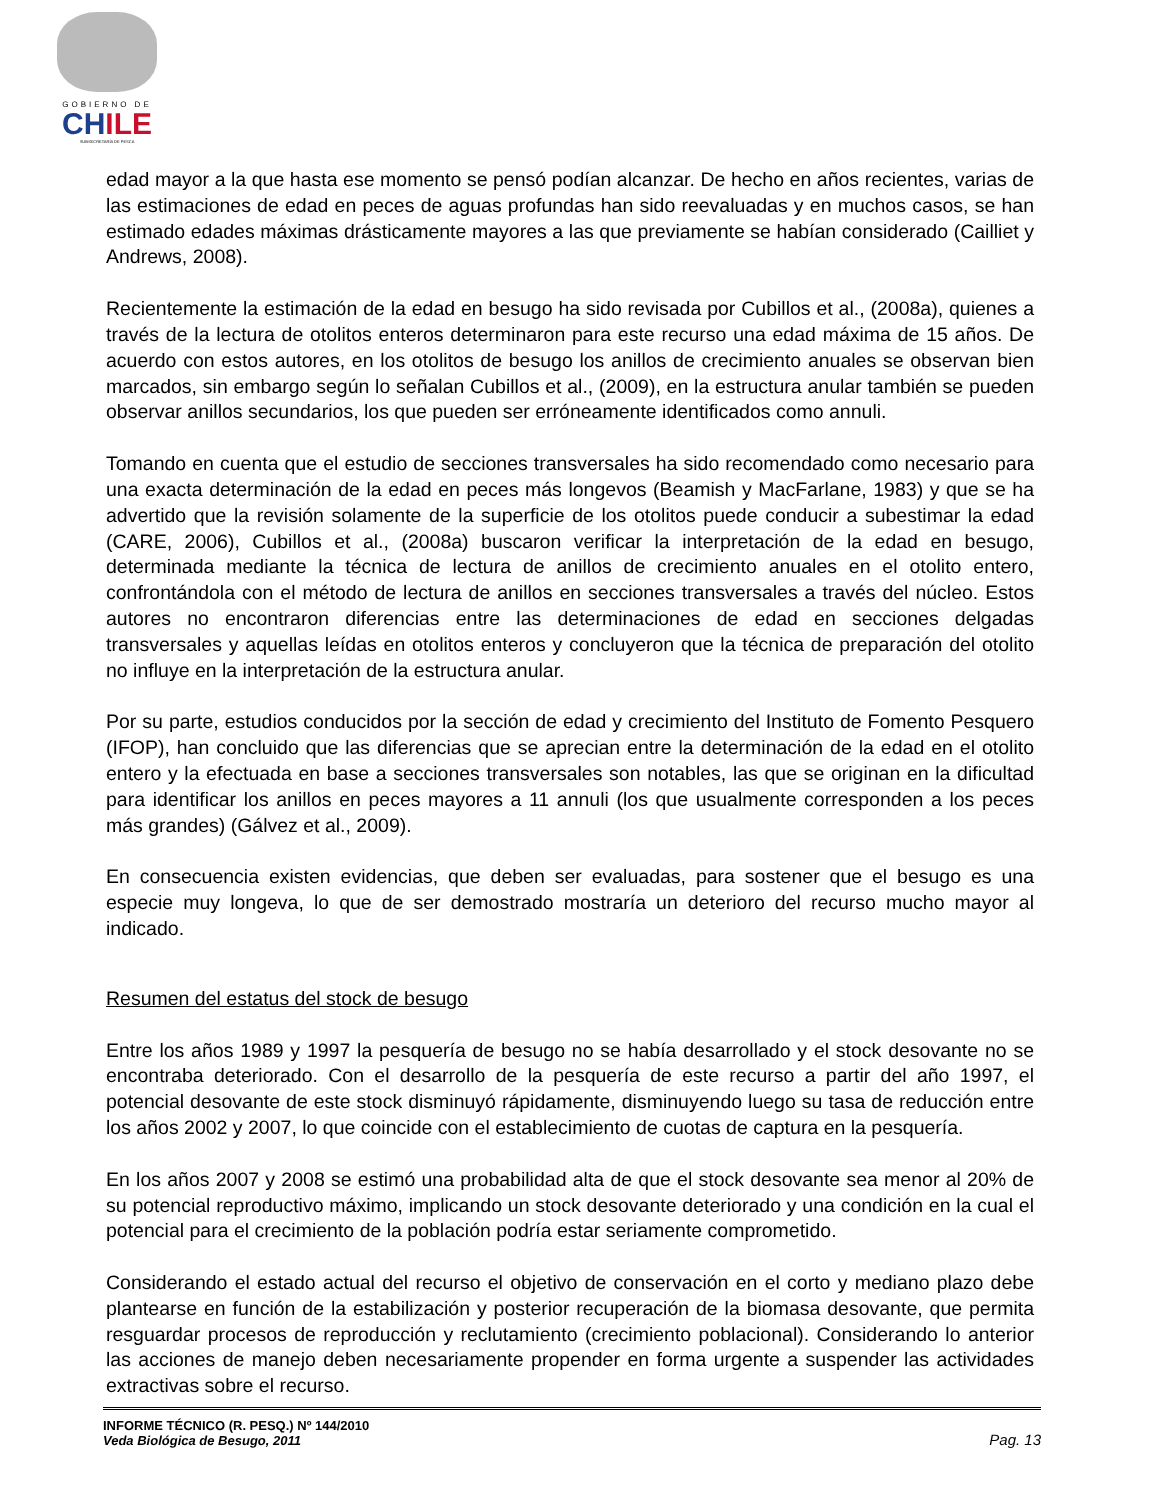GOBIERNO DE
CH ILE
SUBSECRETARÍA DE PESCA
edad mayor a la que hasta ese momento se pensó podían alcanzar. De hecho en años recientes, varias de las estimaciones de edad en peces de aguas profundas han sido reevaluadas y en muchos casos, se han estimado edades máximas drásticamente mayores a las que previamente se habían considerado (Cailliet y Andrews, 2008).
Recientemente la estimación de la edad en besugo ha sido revisada por Cubillos et al., (2008a), quienes a través de la lectura de otolitos enteros determinaron para este recurso una edad máxima de 15 años. De acuerdo con estos autores, en los otolitos de besugo los anillos de crecimiento anuales se observan bien marcados, sin embargo según lo señalan Cubillos et al., (2009), en la estructura anular también se pueden observar anillos secundarios, los que pueden ser erróneamente identificados como annuli.
Tomando en cuenta que el estudio de secciones transversales ha sido recomendado como necesario para una exacta determinación de la edad en peces más longevos (Beamish y MacFarlane, 1983) y que se ha advertido que la revisión solamente de la superficie de los otolitos puede conducir a subestimar la edad (CARE, 2006), Cubillos et al., (2008a) buscaron verificar la interpretación de la edad en besugo, determinada mediante la técnica de lectura de anillos de crecimiento anuales en el otolito entero, confrontándola con el método de lectura de anillos en secciones transversales a través del núcleo. Estos autores no encontraron diferencias entre las determinaciones de edad en secciones delgadas transversales y aquellas leídas en otolitos enteros y concluyeron que la técnica de preparación del otolito no influye en la interpretación de la estructura anular.
Por su parte, estudios conducidos por la sección de edad y crecimiento del Instituto de Fomento Pesquero (IFOP), han concluido que las diferencias que se aprecian entre la determinación de la edad en el otolito entero y la efectuada en base a secciones transversales son notables, las que se originan en la dificultad para identificar los anillos en peces mayores a 11 annuli (los que usualmente corresponden a los peces más grandes) (Gálvez et al., 2009).
En consecuencia existen evidencias, que deben ser evaluadas, para sostener que el besugo es una especie muy longeva, lo que de ser demostrado mostraría un deterioro del recurso mucho mayor al indicado.
Resumen del estatus del stock de besugo
Entre los años 1989 y 1997 la pesquería de besugo no se había desarrollado y el stock desovante no se encontraba deteriorado. Con el desarrollo de la pesquería de este recurso a partir del año 1997, el potencial desovante de este stock disminuyó rápidamente, disminuyendo luego su tasa de reducción entre los años 2002 y 2007, lo que coincide con el establecimiento de cuotas de captura en la pesquería.
En los años 2007 y 2008 se estimó una probabilidad alta de que el stock desovante sea menor al 20% de su potencial reproductivo máximo, implicando un stock desovante deteriorado y una condición en la cual el potencial para el crecimiento de la población podría estar seriamente comprometido.
Considerando el estado actual del recurso el objetivo de conservación en el corto y mediano plazo debe plantearse en función de la estabilización y posterior recuperación de la biomasa desovante, que permita resguardar procesos de reproducción y reclutamiento (crecimiento poblacional). Considerando lo anterior las acciones de manejo deben necesariamente propender en forma urgente a suspender las actividades extractivas sobre el recurso.
INFORME TÉCNICO (R. PESQ.) Nº 144/2010
Veda Biológica de Besugo, 2011
Pag. 13